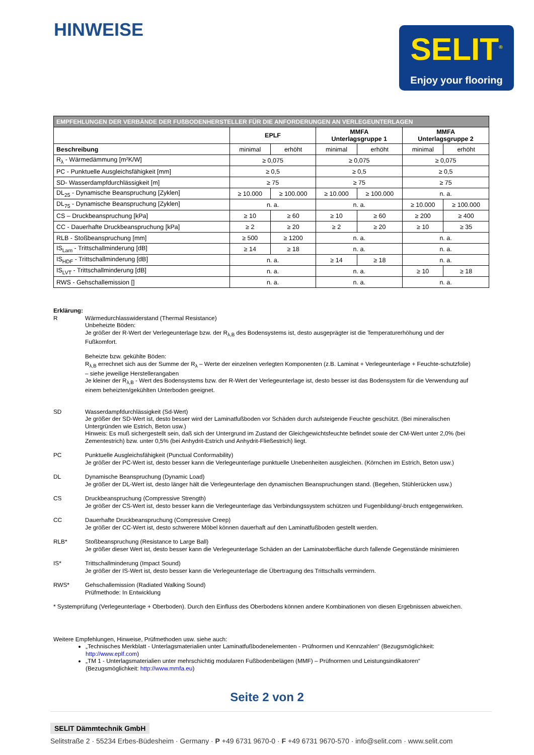HINWEISE
SELIT<sup>®</sup>
Enjoy your flooring
| EMPFEHLUNGEN DER VERBÄNDE DER FUßBODENHERSTELLER FÜR DIE ANFORDERUNGEN AN VERLEGEUNTERLAGEN | | | | | | |
| | EPLF | | MMFA Unterlagsgruppe 1 | | MMFA Unterlagsgruppe 2 | |
| Beschreibung | minimal | erhöht | minimal | erhöht | minimal | erhöht |
| R<sub>λ</sub> - Wärmedämmung [m²K/W] | ≥ 0,075 | | ≥ 0,075 | | ≥ 0,075 | |
| PC - Punktuelle Ausgleichsfähigkeit [mm] | ≥ 0,5 | | ≥ 0,5 | | ≥ 0,5 | |
| SD- Wasserdampfdurchlässigkeit [m] | ≥ 75 | | ≥ 75 | | ≥ 75 | |
| DL<sub>25</sub> - Dynamische Beanspruchung [Zyklen] | ≥ 10.000 | ≥ 100.000 | ≥ 10.000 | ≥ 100.000 | n. a. | |
| DL<sub>75</sub> - Dynamische Beanspruchung [Zyklen] | n. a. | | n. a. | | ≥ 10.000 | ≥ 100.000 |
| CS – Druckbeanspruchung [kPa] | ≥ 10 | ≥ 60 | ≥ 10 | ≥ 60 | ≥ 200 | ≥ 400 |
| CC - Dauerhafte Druckbeanspruchung [kPa] | ≥ 2 | ≥ 20 | ≥ 2 | ≥ 20 | ≥ 10 | ≥ 35 |
| RLB - Stoßbeanspruchung [mm] | ≥ 500 | ≥ 1200 | n. a. | | n. a. | |
| IS<sub>Lam</sub> - Trittschallminderung [dB] | ≥ 14 | ≥ 18 | n. a. | | n. a. | |
| IS<sub>HDF</sub> - Trittschallminderung [dB] | n. a. | | ≥ 14 | ≥ 18 | n. a. | |
| IS<sub>LVT</sub> - Trittschallminderung [dB] | n. a. | | n. a. | | ≥ 10 | ≥ 18 |
| RWS - Gehschallemission [] | n. a. | | n. a. | | n. a. | |
Erklärung:
R Wärmedurchlasswiderstand (Thermal Resistance)
Unbeheizte Böden:
Je größer der R-Wert der Verlegeunterlage bzw. der R<sub>λ,B</sub> des Bodensystems ist, desto ausgeprägter ist die Temperaturerhöhung und der Fußkomfort.
Beheizte bzw. gekühlte Böden:
R<sub>λ,B</sub> errechnet sich aus der Summe der R<sub>λ</sub> – Werte der einzelnen verlegten Komponenten (z.B. Laminat + Verlegeunterlage + Feuchte-schutzfolie) – siehe jeweilige Herstellerangaben
Je kleiner der R<sub>λ,B</sub> - Wert des Bodensystems bzw. der R-Wert der Verlegeunterlage ist, desto besser ist das Bodensystem für die Verwendung auf einem beheizten/gekühlten Unterboden geeignet.
SD Wasserdampfdurchlässigkeit (Sd-Wert)
Je größer der SD-Wert ist, desto besser wird der Laminatfußboden vor Schäden durch aufsteigende Feuchte geschützt. (Bei mineralischen Untergründen wie Estrich, Beton usw.)
Hinweis: Es muß sichergestellt sein, daß sich der Untergrund im Zustand der Gleichgewichtsfeuchte befindet sowie der CM-Wert unter 2,0% (bei Zementestrich) bzw. unter 0,5% (bei Anhydrit-Estrich und Anhydrit-Fließestrich) liegt.
PC Punktuelle Ausgleichsfähigkeit (Punctual Conformability)
Je größer der PC-Wert ist, desto besser kann die Verlegeunterlage punktuelle Unebenheiten ausgleichen. (Körnchen im Estrich, Beton usw.)
DL Dynamische Beanspruchung (Dynamic Load)
Je größer der DL-Wert ist, desto länger hält die Verlegeunterlage den dynamischen Beanspruchungen stand. (Begehen, Stühlerücken usw.)
CS Druckbeanspruchung (Compressive Strength)
Je größer der CS-Wert ist, desto besser kann die Verlegeunterlage das Verbindungssystem schützen und Fugenbildung/-bruch entgegenwirken.
CC Dauerhafte Druckbeanspruchung (Compressive Creep)
Je größer der CC-Wert ist, desto schwerere Möbel können dauerhaft auf den Laminatfußboden gestellt werden.
RLB* Stoßbeanspruchung (Resistance to Large Ball)
Je größer dieser Wert ist, desto besser kann die Verlegeunterlage Schäden an der Laminatoberfläche durch fallende Gegenstände minimieren
IS* Trittschallminderung (Impact Sound)
Je größer der IS-Wert ist, desto besser kann die Verlegeunterlage die Übertragung des Trittschalls vermindern.
RWS* Gehschallemission (Radiated Walking Sound)
Prüfmethode: In Entwicklung
* Systemprüfung (Verlegeunterlage + Oberboden). Durch den Einfluss des Oberbodens können andere Kombinationen von diesen Ergebnissen abweichen.
Weitere Empfehlungen, Hinweise, Prüfmethoden usw. siehe auch:
„Technisches Merkblatt - Unterlagsmaterialien unter Laminatfußbodenelementen - Prüfnormen und Kennzahlen“ (Bezugsmöglichkeit: http://www.eplf.com)
„TM 1 - Unterlagsmaterialien unter mehrschichtig modularen Fußbodenbelägen (MMF) – Prüfnormen und Leistungsindikatoren“ (Bezugsmöglichkeit: http://www.mmfa.eu)
Seite 2 von 2
SELIT Dämmtechnik GmbH
Selitstraße 2 · 55234 Erbes-Büdesheim · Germany · P +49 6731 9670-0 · F +49 6731 9670-570 · info@selit.com · www.selit.com